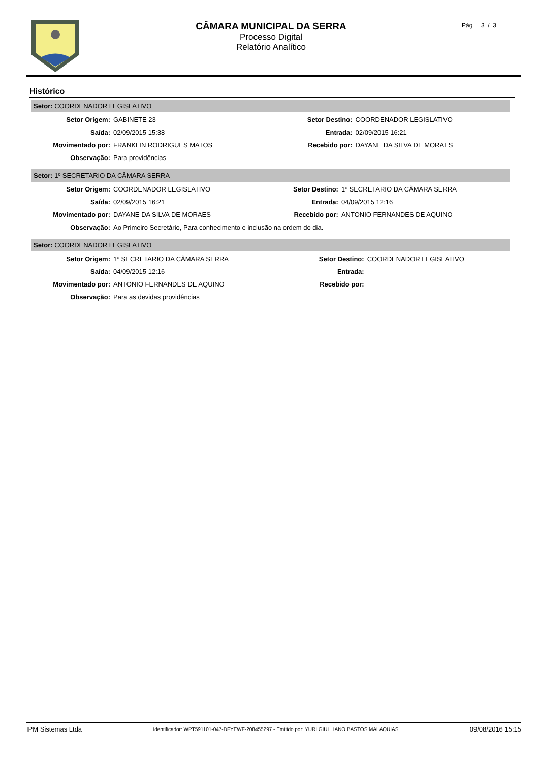CÂMARA MUNICIPAL DA SERRA
Processo Digital
Relatório Analítico
Pág 3 / 3
Histórico
Setor: COORDENADOR LEGISLATIVO
| Setor Origem: | GABINETE 23 | Setor Destino: | COORDENADOR LEGISLATIVO |
| Saída: | 02/09/2015 15:38 | Entrada: | 02/09/2015 16:21 |
| Movimentado por: | FRANKLIN RODRIGUES MATOS | Recebido por: | DAYANE DA SILVA DE MORAES |
| Observação: | Para providências | | |
Setor: 1º SECRETARIO DA CÂMARA SERRA
| Setor Origem: | COORDENADOR LEGISLATIVO | Setor Destino: | 1º SECRETARIO DA CÂMARA SERRA |
| Saída: | 02/09/2015 16:21 | Entrada: | 04/09/2015 12:16 |
| Movimentado por: | DAYANE DA SILVA DE MORAES | Recebido por: | ANTONIO FERNANDES DE AQUINO |
| Observação: | Ao Primeiro Secretário, Para conhecimento e inclusão na ordem do dia. | | |
Setor: COORDENADOR LEGISLATIVO
| Setor Origem: | 1º SECRETARIO DA CÂMARA SERRA | Setor Destino: | COORDENADOR LEGISLATIVO |
| Saída: | 04/09/2015 12:16 | Entrada: | |
| Movimentado por: | ANTONIO FERNANDES DE AQUINO | Recebido por: | |
| Observação: | Para as devidas providências | | |
IPM Sistemas Ltda Identificador: WPT591101-047-DFYEWF-208455297 - Emitido por: YURI GIULLIANO BASTOS MALAQUIAS 09/08/2016 15:15